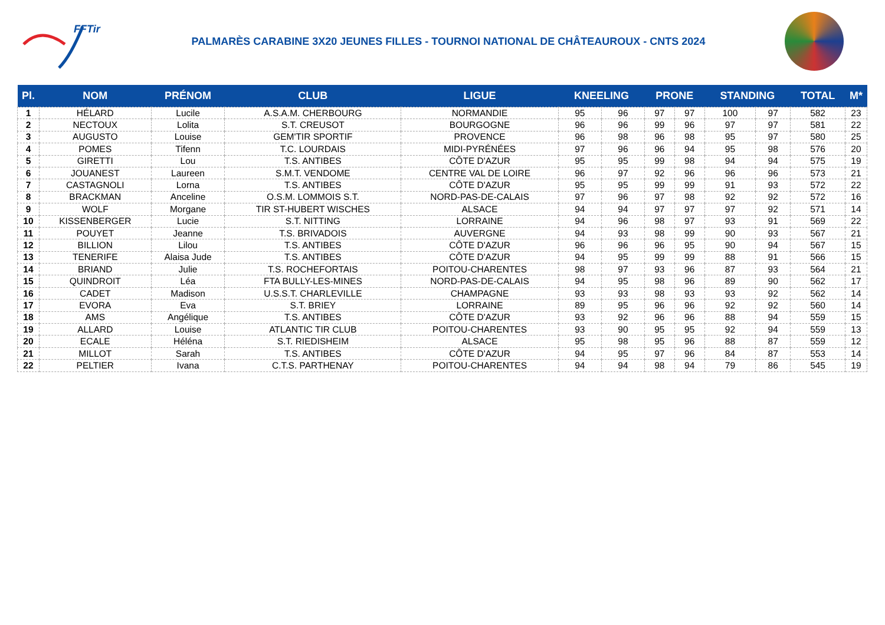FFTir
PALMARÈS CARABINE 3X20 JEUNES FILLES - TOURNOI NATIONAL DE CHÂTEAUROUX - CNTS 2024
| Pl. | NOM | PRÉNOM | CLUB | LIGUE | KNEELING | | PRONE | | STANDING | | TOTAL | M* |
| --- | --- | --- | --- | --- | --- | --- | --- | --- | --- | --- | --- | --- |
| 1 | HÉLARD | Lucile | A.S.A.M. CHERBOURG | NORMANDIE | 95 | 96 | 97 | 97 | 100 | 97 | 582 | 23 |
| 2 | NECTOUX | Lolita | S.T. CREUSOT | BOURGOGNE | 96 | 96 | 99 | 96 | 97 | 97 | 581 | 22 |
| 3 | AUGUSTO | Louise | GEM'TIR SPORTIF | PROVENCE | 96 | 98 | 96 | 98 | 95 | 97 | 580 | 25 |
| 4 | POMES | Tifenn | T.C. LOURDAIS | MIDI-PYRÉNÉES | 97 | 96 | 96 | 94 | 95 | 98 | 576 | 20 |
| 5 | GIRETTI | Lou | T.S. ANTIBES | CÔTE D'AZUR | 95 | 95 | 99 | 98 | 94 | 94 | 575 | 19 |
| 6 | JOUANEST | Laureen | S.M.T. VENDOME | CENTRE VAL DE LOIRE | 96 | 97 | 92 | 96 | 96 | 96 | 573 | 21 |
| 7 | CASTAGNOLI | Lorna | T.S. ANTIBES | CÔTE D'AZUR | 95 | 95 | 99 | 99 | 91 | 93 | 572 | 22 |
| 8 | BRACKMAN | Anceline | O.S.M. LOMMOIS S.T. | NORD-PAS-DE-CALAIS | 97 | 96 | 97 | 98 | 92 | 92 | 572 | 16 |
| 9 | WOLF | Morgane | TIR ST-HUBERT WISCHES | ALSACE | 94 | 94 | 97 | 97 | 97 | 92 | 571 | 14 |
| 10 | KISSENBERGER | Lucie | S.T. NITTING | LORRAINE | 94 | 96 | 98 | 97 | 93 | 91 | 569 | 22 |
| 11 | POUYET | Jeanne | T.S. BRIVADOIS | AUVERGNE | 94 | 93 | 98 | 99 | 90 | 93 | 567 | 21 |
| 12 | BILLION | Lilou | T.S. ANTIBES | CÔTE D'AZUR | 96 | 96 | 96 | 95 | 90 | 94 | 567 | 15 |
| 13 | TENERIFE | Alaisa Jude | T.S. ANTIBES | CÔTE D'AZUR | 94 | 95 | 99 | 99 | 88 | 91 | 566 | 15 |
| 14 | BRIAND | Julie | T.S. ROCHEFORTAIS | POITOU-CHARENTES | 98 | 97 | 93 | 96 | 87 | 93 | 564 | 21 |
| 15 | QUINDROIT | Léa | FTA BULLY-LES-MINES | NORD-PAS-DE-CALAIS | 94 | 95 | 98 | 96 | 89 | 90 | 562 | 17 |
| 16 | CADET | Madison | U.S.S.T. CHARLEVILLE | CHAMPAGNE | 93 | 93 | 98 | 93 | 93 | 92 | 562 | 14 |
| 17 | EVORA | Eva | S.T. BRIEY | LORRAINE | 89 | 95 | 96 | 96 | 92 | 92 | 560 | 14 |
| 18 | AMS | Angélique | T.S. ANTIBES | CÔTE D'AZUR | 93 | 92 | 96 | 96 | 88 | 94 | 559 | 15 |
| 19 | ALLARD | Louise | ATLANTIC TIR CLUB | POITOU-CHARENTES | 93 | 90 | 95 | 95 | 92 | 94 | 559 | 13 |
| 20 | ECALE | Héléna | S.T. RIEDISHEIM | ALSACE | 95 | 98 | 95 | 96 | 88 | 87 | 559 | 12 |
| 21 | MILLOT | Sarah | T.S. ANTIBES | CÔTE D'AZUR | 94 | 95 | 97 | 96 | 84 | 87 | 553 | 14 |
| 22 | PELTIER | Ivana | C.T.S. PARTHENAY | POITOU-CHARENTES | 94 | 94 | 98 | 94 | 79 | 86 | 545 | 19 |